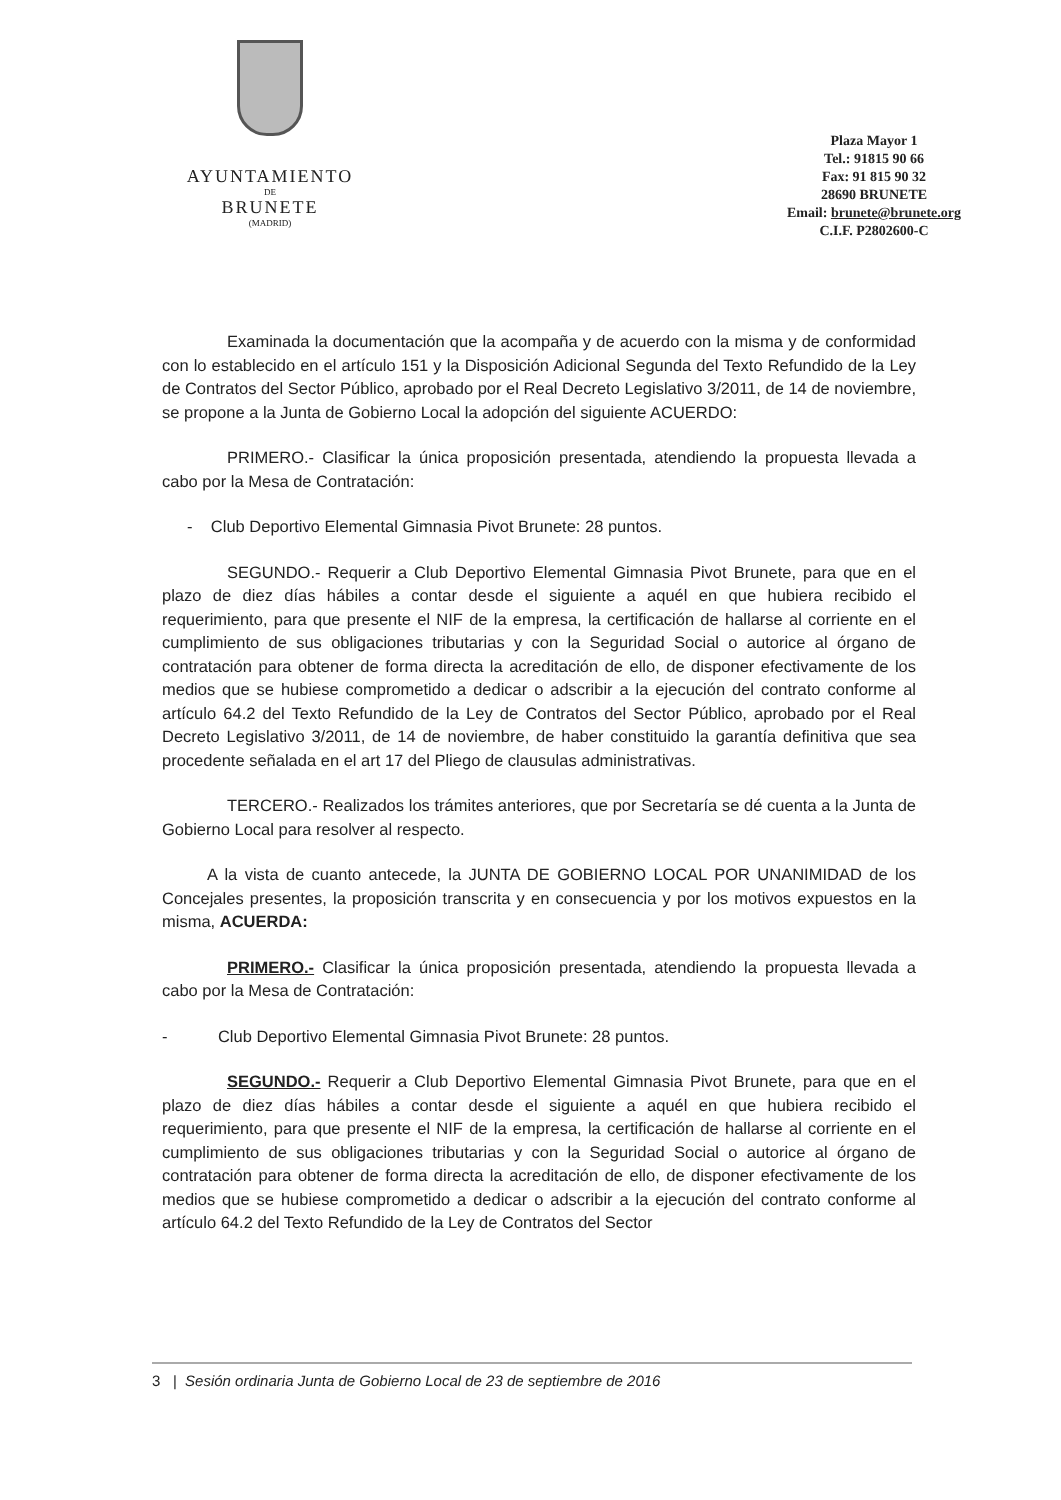AYUNTAMIENTO
DE
BRUNETE
(MADRID)
Plaza Mayor 1
Tel.: 91815 90 66
Fax: 91 815 90 32
28690 BRUNETE
Email: brunete@brunete.org
C.I.F. P2802600-C
Examinada la documentación que la acompaña y de acuerdo con la misma y de conformidad con lo establecido en el artículo 151 y la Disposición Adicional Segunda del Texto Refundido de la Ley de Contratos del Sector Público, aprobado por el Real Decreto Legislativo 3/2011, de 14 de noviembre, se propone a la Junta de Gobierno Local la adopción del siguiente ACUERDO:
PRIMERO.- Clasificar la única proposición presentada, atendiendo la propuesta llevada a cabo por la Mesa de Contratación:
- Club Deportivo Elemental Gimnasia Pivot Brunete: 28 puntos.
SEGUNDO.- Requerir a Club Deportivo Elemental Gimnasia Pivot Brunete, para que en el plazo de diez días hábiles a contar desde el siguiente a aquél en que hubiera recibido el requerimiento, para que presente el NIF de la empresa, la certificación de hallarse al corriente en el cumplimiento de sus obligaciones tributarias y con la Seguridad Social o autorice al órgano de contratación para obtener de forma directa la acreditación de ello, de disponer efectivamente de los medios que se hubiese comprometido a dedicar o adscribir a la ejecución del contrato conforme al artículo 64.2 del Texto Refundido de la Ley de Contratos del Sector Público, aprobado por el Real Decreto Legislativo 3/2011, de 14 de noviembre, de haber constituido la garantía definitiva que sea procedente señalada en el art 17 del Pliego de clausulas administrativas.
TERCERO.- Realizados los trámites anteriores, que por Secretaría se dé cuenta a la Junta de Gobierno Local para resolver al respecto.
A la vista de cuanto antecede, la JUNTA DE GOBIERNO LOCAL POR UNANIMIDAD de los Concejales presentes, la proposición transcrita y en consecuencia y por los motivos expuestos en la misma, ACUERDA:
PRIMERO.- Clasificar la única proposición presentada, atendiendo la propuesta llevada a cabo por la Mesa de Contratación:
- Club Deportivo Elemental Gimnasia Pivot Brunete: 28 puntos.
SEGUNDO.- Requerir a Club Deportivo Elemental Gimnasia Pivot Brunete, para que en el plazo de diez días hábiles a contar desde el siguiente a aquél en que hubiera recibido el requerimiento, para que presente el NIF de la empresa, la certificación de hallarse al corriente en el cumplimiento de sus obligaciones tributarias y con la Seguridad Social o autorice al órgano de contratación para obtener de forma directa la acreditación de ello, de disponer efectivamente de los medios que se hubiese comprometido a dedicar o adscribir a la ejecución del contrato conforme al artículo 64.2 del Texto Refundido de la Ley de Contratos del Sector
3 | Sesión ordinaria Junta de Gobierno Local de 23 de septiembre de 2016